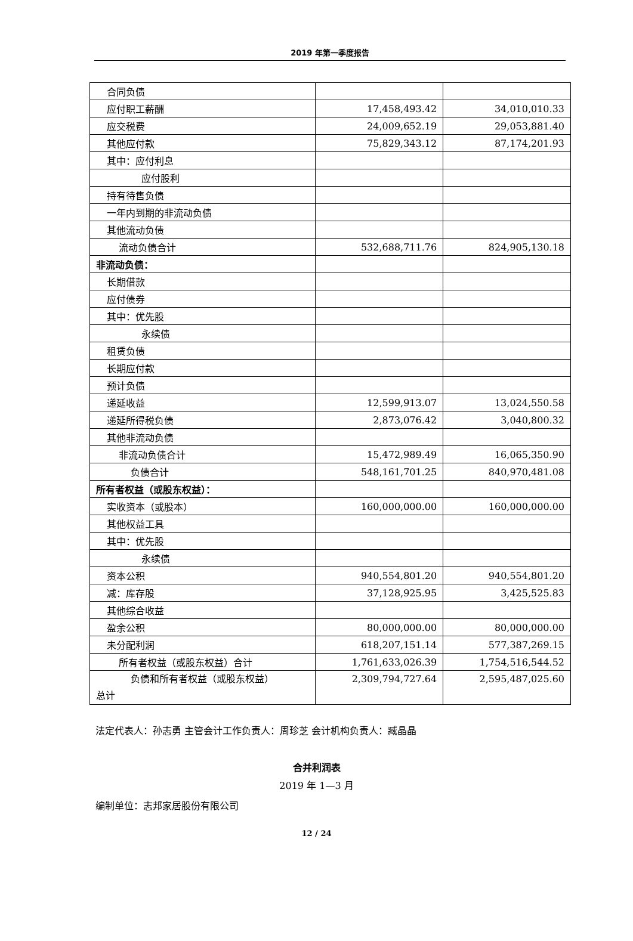2019 年第一季度报告
| 合同负债 | | |
| 应付职工薪酬 | 17,458,493.42 | 34,010,010.33 |
| 应交税费 | 24,009,652.19 | 29,053,881.40 |
| 其他应付款 | 75,829,343.12 | 87,174,201.93 |
| 其中：应付利息 | | |
| 应付股利 | | |
| 持有待售负债 | | |
| 一年内到期的非流动负债 | | |
| 其他流动负债 | | |
| 流动负债合计 | 532,688,711.76 | 824,905,130.18 |
| 非流动负债： | | |
| 长期借款 | | |
| 应付债券 | | |
| 其中：优先股 | | |
| 永续债 | | |
| 租赁负债 | | |
| 长期应付款 | | |
| 预计负债 | | |
| 递延收益 | 12,599,913.07 | 13,024,550.58 |
| 递延所得税负债 | 2,873,076.42 | 3,040,800.32 |
| 其他非流动负债 | | |
| 非流动负债合计 | 15,472,989.49 | 16,065,350.90 |
| 负债合计 | 548,161,701.25 | 840,970,481.08 |
| 所有者权益（或股东权益）： | | |
| 实收资本（或股本） | 160,000,000.00 | 160,000,000.00 |
| 其他权益工具 | | |
| 其中：优先股 | | |
| 永续债 | | |
| 资本公积 | 940,554,801.20 | 940,554,801.20 |
| 减：库存股 | 37,128,925.95 | 3,425,525.83 |
| 其他综合收益 | | |
| 盈余公积 | 80,000,000.00 | 80,000,000.00 |
| 未分配利润 | 618,207,151.14 | 577,387,269.15 |
| 所有者权益（或股东权益）合计 | 1,761,633,026.39 | 1,754,516,544.52 |
| 负债和所有者权益（或股东权益） 总计 | 2,309,794,727.64 | 2,595,487,025.60 |
法定代表人：孙志勇 主管会计工作负责人：周珍芝 会计机构负责人：臧晶晶
合并利润表
2019 年 1—3 月
编制单位：志邦家居股份有限公司
12 / 24